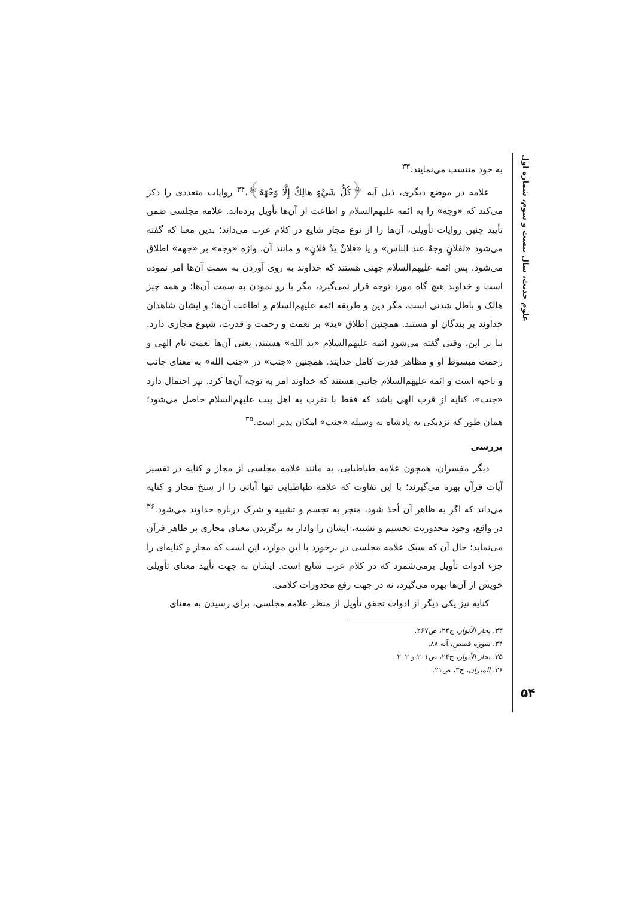علوم حدیث، سال بیست و سوم، شماره اول
به خود منتسب می‌نمایند.<sup>۳۳</sup>
علامه در موضع دیگری، ذیل آیه ﴿كُلُّ شَيْءٍ هالِكٌ إِلَّا وَجْهَهُ﴾،<sup>۳۴</sup> روایات متعددی را ذکر می‌کند که «وجه» را به ائمه علیهم‌السلام و اطاعت از آن‌ها تأویل برده‌اند. علامه مجلسی ضمن تأیید چنین روایات تأویلی، آن‌ها را از نوع مجاز شایع در کلام عرب می‌داند؛ بدین معنا که گفته می‌شود «لفلانٍ وجهٌ عند الناس» و یا «فلانٌ یدُ فلانٍ» و مانند آن. واژه «وجه» بر «جهه» اطلاق می‌شود. پس ائمه علیهم‌السلام جهتی هستند که خداوند به روی آوردن به سمت آن‌ها امر نموده است و خداوند هیچ گاه مورد توجه قرار نمی‌گیرد، مگر با رو نمودن به سمت آن‌ها؛ و همه چیز هالک و باطل شدنی است، مگر دین و طریقه ائمه علیهم‌السلام و اطاعت آن‌ها؛ و ایشان شاهدان خداوند بر بندگان او هستند. همچنین اطلاق «ید» بر نعمت و رحمت و قدرت، شیوع مجازی دارد. بنا بر این، وقتی گفته می‌شود ائمه علیهم‌السلام «ید الله» هستند، یعنی آن‌ها نعمت تام الهی و رحمت مبسوط او و مظاهر قدرت کامل خدایند. همچنین «جنب» در «جنب الله» به معنای جانب و ناحیه است و ائمه علیهم‌السلام جانبی هستند که خداوند امر به توجه آن‌ها کرد. نیز احتمال دارد «جنب»، کنایه از قرب الهی باشد که فقط با تقرب به اهل بیت علیهم‌السلام حاصل می‌شود؛ همان طور که نزدیکی به پادشاه به وسیله «جنب» امکان پذیر است.<sup>۳۵</sup>
بررسی
دیگر مفسران، همچون علامه طباطبایی، به مانند علامه مجلسی از مجاز و کنایه در تفسیر آیات قرآن بهره می‌گیرند؛ با این تفاوت که علامه طباطبایی تنها آیاتی را از سنخ مجاز و کنایه می‌داند که اگر به ظاهر آن أخذ شود، منجر به تجسم و تشبیه و شرک درباره خداوند می‌شود.<sup>۳۶</sup> در واقع، وجود محذوریت تجسیم و تشبیه، ایشان را وادار به برگزیدن معنای مجازی بر ظاهر قرآن می‌نماید؛ حال آن که سبک علامه مجلسی در برخورد با این موارد، این است که مجاز و کنایه‌ای را جزء ادوات تأویل برمی‌شمرد که در کلام عرب شایع است. ایشان به جهت تأیید معنای تأویلی خویش از آن‌ها بهره می‌گیرد، نه در جهت رفع محذورات کلامی.
کنایه نیز یکی دیگر از ادوات تحقق تأویل از منظر علامه مجلسی، برای رسیدن به معنای
۳۳. بحار الأنوار، ج۲۴، ص۲۶۷.
۳۴. سوره قصص، آیه ۸۸.
۳۵. بحار الأنوار، ج۲۴، ص۲۰۱ و ۲۰۲.
۳۶. المیزان، ج۳، ص۲۱.
۵۴